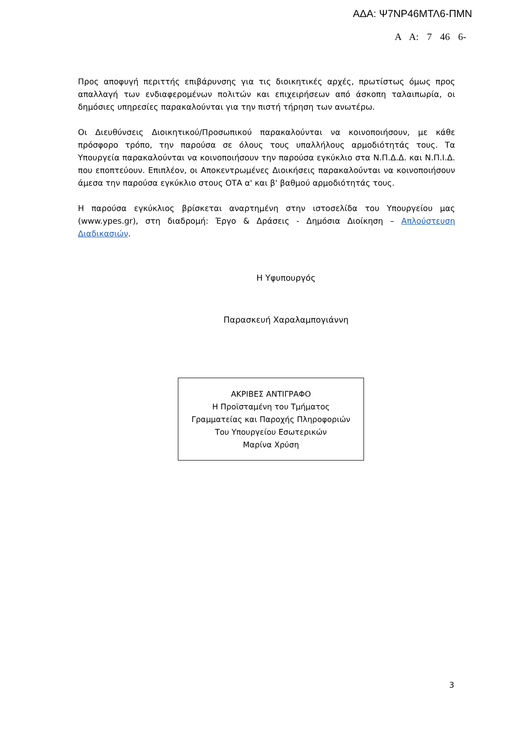ΑΔΑ: Ψ7ΝΡ46ΜΤΛ6-ΠΜΝ
Α Α: 7 46 6-
Προς αποφυγή περιττής επιβάρυνσης για τις διοικητικές αρχές, πρωτίστως όμως προς απαλλαγή των ενδιαφερομένων πολιτών και επιχειρήσεων από άσκοπη ταλαιπωρία, οι δημόσιες υπηρεσίες παρακαλούνται για την πιστή τήρηση των ανωτέρω.
Οι Διευθύνσεις Διοικητικού/Προσωπικού παρακαλούνται να κοινοποιήσουν, με κάθε πρόσφορο τρόπο, την παρούσα σε όλους τους υπαλλήλους αρμοδιότητάς τους. Τα Υπουργεία παρακαλούνται να κοινοποιήσουν την παρούσα εγκύκλιο στα Ν.Π.Δ.Δ. και Ν.Π.Ι.Δ. που εποπτεύουν. Επιπλέον, οι Αποκεντρωμένες Διοικήσεις παρακαλούνται να κοινοποιήσουν άμεσα την παρούσα εγκύκλιο στους ΟΤΑ α' και β' βαθμού αρμοδιότητάς τους.
Η παρούσα εγκύκλιος βρίσκεται αναρτημένη στην ιστοσελίδα του Υπουργείου μας (www.ypes.gr), στη διαδρομή: Έργο & Δράσεις - Δημόσια Διοίκηση – Απλούστευση Διαδικασιών.
Η Υφυπουργός
Παρασκευή Χαραλαμπογιάννη
ΑΚΡΙΒΕΣ ΑΝΤΙΓΡΑΦΟ
Η Προϊσταμένη του Τμήματος
Γραμματείας και Παροχής Πληροφοριών
Του Υπουργείου Εσωτερικών
Μαρίνα Χρύση
3